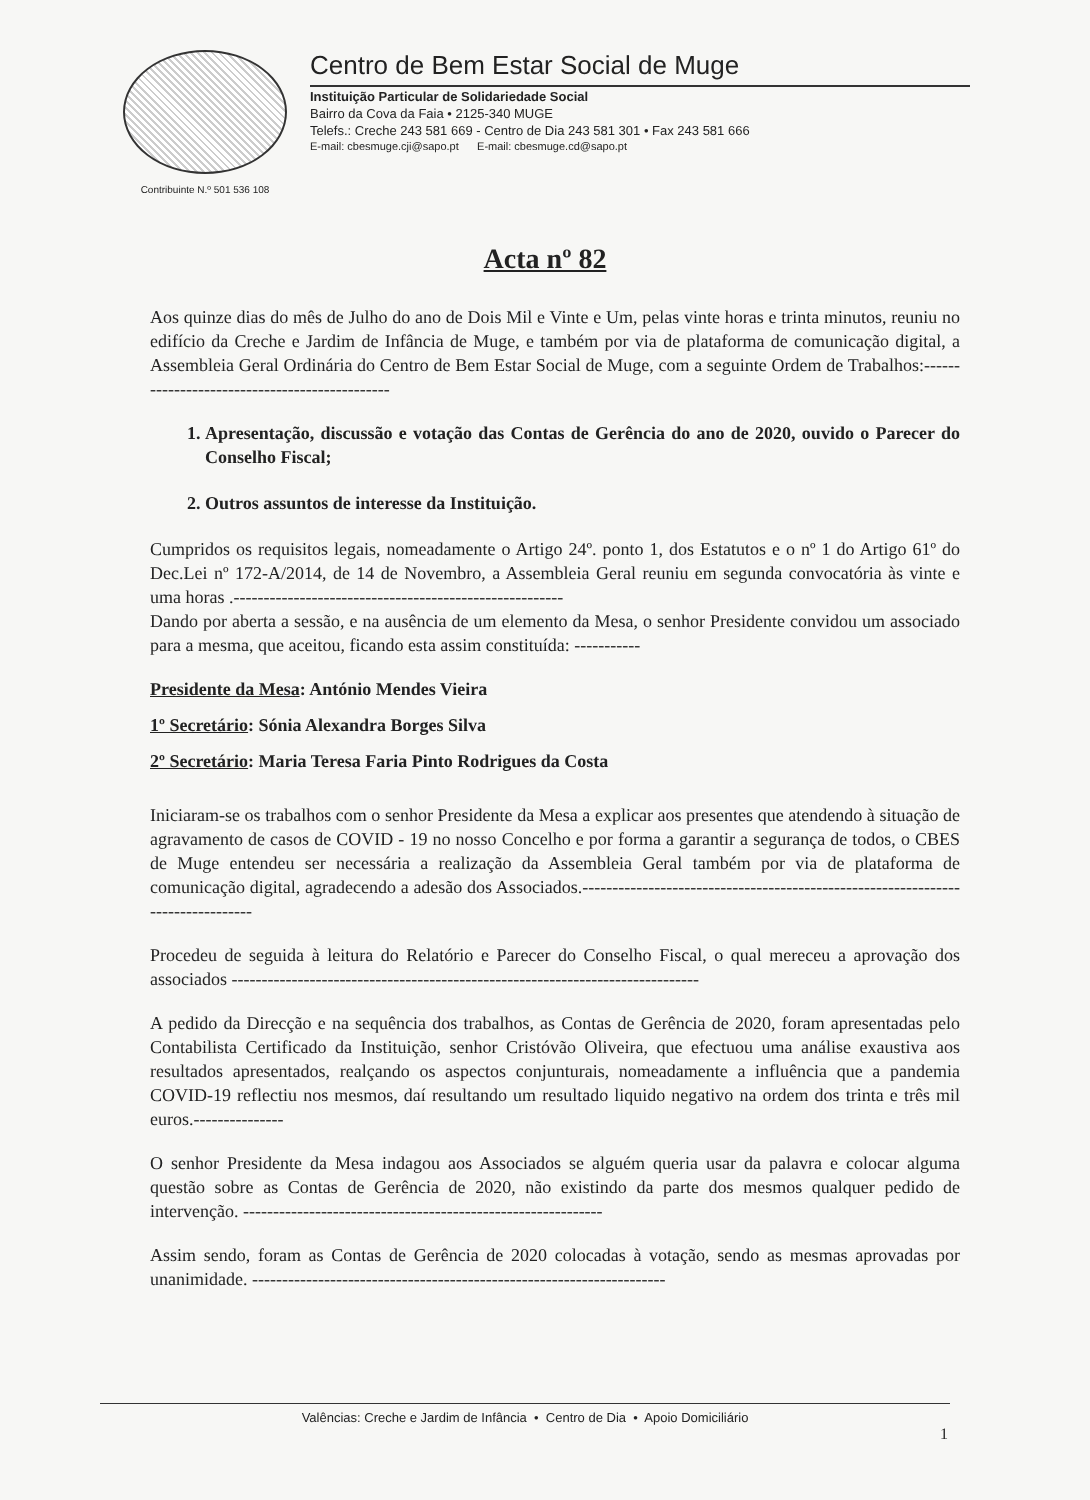Contribuinte N.º 501 536 108
Centro de Bem Estar Social de Muge
Instituição Particular de Solidariedade Social
Bairro da Cova da Faia • 2125-340 MUGE
Telefs.: Creche 243 581 669 - Centro de Dia 243 581 301 • Fax 243 581 666
E-mail: cbesmuge.cji@sapo.pt E-mail: cbesmuge.cd@sapo.pt
Acta nº 82
Aos quinze dias do mês de Julho do ano de Dois Mil e Vinte e Um, pelas vinte horas e trinta minutos, reuniu no edifício da Creche e Jardim de Infância de Muge, e também por via de plataforma de comunicação digital, a Assembleia Geral Ordinária do Centro de Bem Estar Social de Muge, com a seguinte Ordem de Trabalhos:----------------------------------------------
1. Apresentação, discussão e votação das Contas de Gerência do ano de 2020, ouvido o Parecer do Conselho Fiscal;
2. Outros assuntos de interesse da Instituição.
Cumpridos os requisitos legais, nomeadamente o Artigo 24º. ponto 1, dos Estatutos e o nº 1 do Artigo 61º do Dec.Lei nº 172-A/2014, de 14 de Novembro, a Assembleia Geral reuniu em segunda convocatória às vinte e uma horas .-------------------------------------------------------
Dando por aberta a sessão, e na ausência de um elemento da Mesa, o senhor Presidente convidou um associado para a mesma, que aceitou, ficando esta assim constituída: -----------
Presidente da Mesa: António Mendes Vieira
1º Secretário: Sónia Alexandra Borges Silva
2º Secretário: Maria Teresa Faria Pinto Rodrigues da Costa
Iniciaram-se os trabalhos com o senhor Presidente da Mesa a explicar aos presentes que atendendo à situação de agravamento de casos de COVID - 19 no nosso Concelho e por forma a garantir a segurança de todos, o CBES de Muge entendeu ser necessária a realização da Assembleia Geral também por via de plataforma de comunicação digital, agradecendo a adesão dos Associados.--------------------------------------------------------------------------------
Procedeu de seguida à leitura do Relatório e Parecer do Conselho Fiscal, o qual mereceu a aprovação dos associados ------------------------------------------------------------------------------
A pedido da Direcção e na sequência dos trabalhos, as Contas de Gerência de 2020, foram apresentadas pelo Contabilista Certificado da Instituição, senhor Cristóvão Oliveira, que efectuou uma análise exaustiva aos resultados apresentados, realçando os aspectos conjunturais, nomeadamente a influência que a pandemia COVID-19 reflectiu nos mesmos, daí resultando um resultado liquido negativo na ordem dos trinta e três mil euros.---------------
O senhor Presidente da Mesa indagou aos Associados se alguém queria usar da palavra e colocar alguma questão sobre as Contas de Gerência de 2020, não existindo da parte dos mesmos qualquer pedido de intervenção. ------------------------------------------------------------
Assim sendo, foram as Contas de Gerência de 2020 colocadas à votação, sendo as mesmas aprovadas por unanimidade. ---------------------------------------------------------------------
Valências: Creche e Jardim de Infância • Centro de Dia • Apoio Domiciliário
1